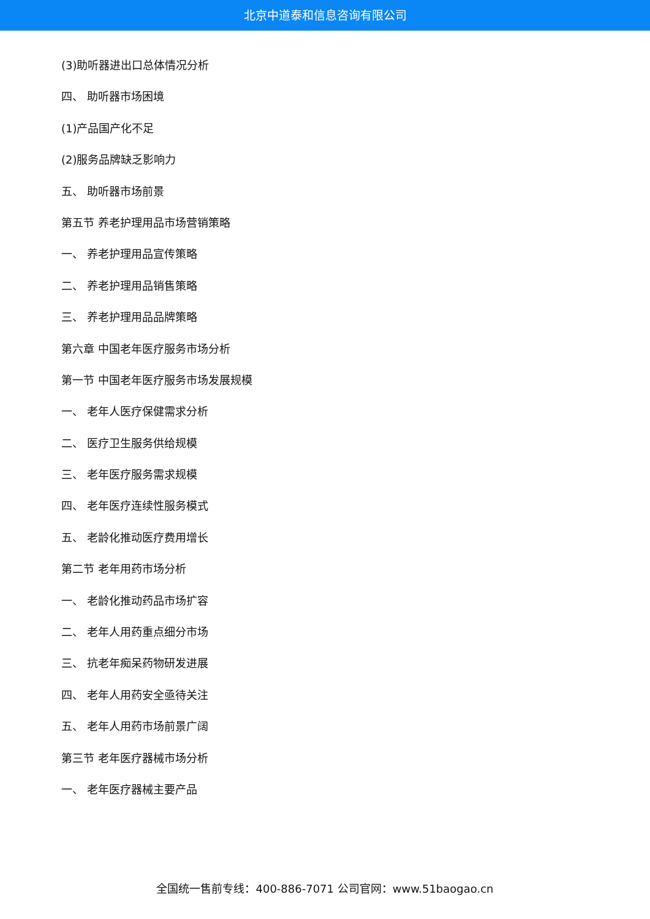北京中道泰和信息咨询有限公司
(3)助听器进出口总体情况分析
四、 助听器市场困境
(1)产品国产化不足
(2)服务品牌缺乏影响力
五、 助听器市场前景
第五节 养老护理用品市场营销策略
一、 养老护理用品宣传策略
二、 养老护理用品销售策略
三、 养老护理用品品牌策略
第六章 中国老年医疗服务市场分析
第一节 中国老年医疗服务市场发展规模
一、 老年人医疗保健需求分析
二、 医疗卫生服务供给规模
三、 老年医疗服务需求规模
四、 老年医疗连续性服务模式
五、 老龄化推动医疗费用增长
第二节 老年用药市场分析
一、 老龄化推动药品市场扩容
二、 老年人用药重点细分市场
三、 抗老年痴呆药物研发进展
四、 老年人用药安全亟待关注
五、 老年人用药市场前景广阔
第三节 老年医疗器械市场分析
一、 老年医疗器械主要产品
全国统一售前专线：400-886-7071 公司官网：www.51baogao.cn